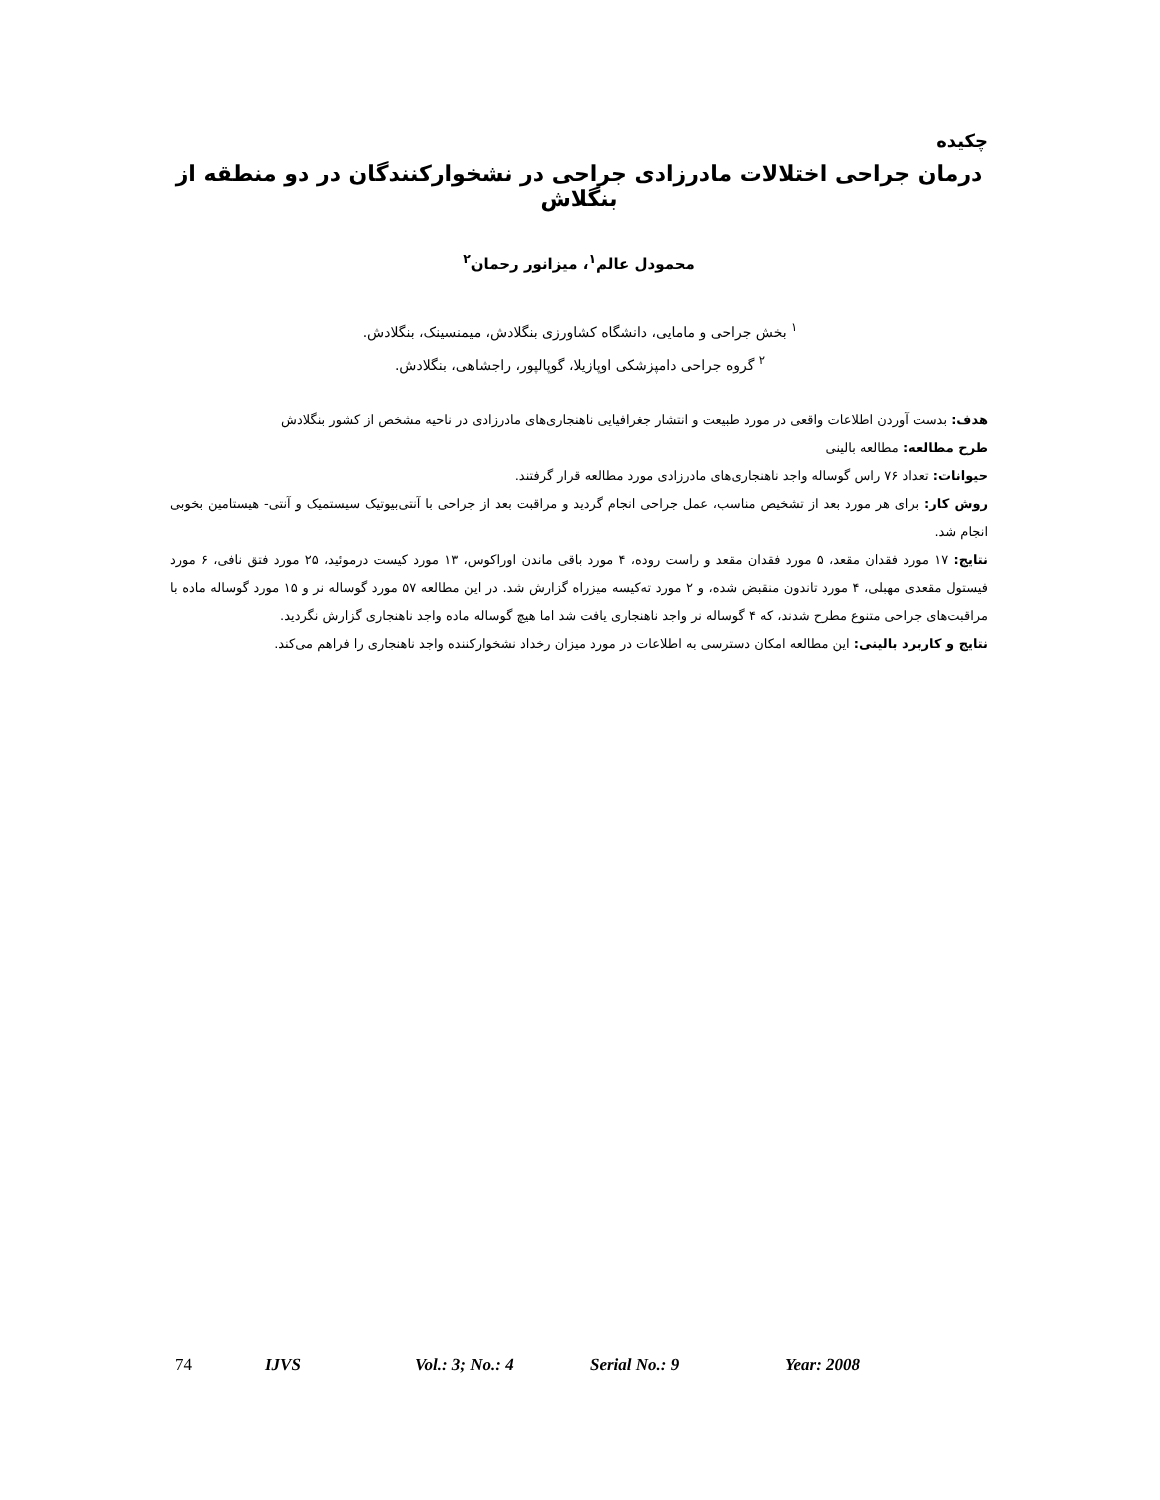چکیده
درمان جراحی اختلالات مادرزادی جراحی در نشخوارکنندگان در دو منطقه از بنگلاش
محمودل عالم<sup>۱</sup>، میزانور رحمان<sup>۲</sup>
<sup>۱</sup> بخش جراحی و مامایی، دانشگاه کشاورزی بنگلادش، میمنسینک، بنگلادش.
<sup>۲</sup> گروه جراحی دامپزشکی اوپازیلا، گوپالپور، راجشاهی، بنگلادش.
هدف: بدست آوردن اطلاعات واقعی در مورد طبیعت و انتشار جغرافیایی ناهنجاری‌های مادرزادی در ناحیه مشخص از کشور بنگلادش
طرح مطالعه: مطالعه بالینی
حیوانات: تعداد ۷۶ راس گوساله واجد ناهنجاری‌های مادرزادی مورد مطالعه قرار گرفتند.
روش کار: برای هر مورد بعد از تشخیص مناسب، عمل جراحی انجام گردید و مراقبت بعد از جراحی با آنتی‌بیوتیک سیستمیک و آنتی- هیستامین بخوبی انجام شد.
نتایج: ۱۷ مورد فقدان مقعد، ۵ مورد فقدان مقعد و راست روده، ۴ مورد باقی ماندن اوراکوس، ۱۳ مورد کیست درموئید، ۲۵ مورد فتق نافی، ۶ مورد فیستول مقعدی مهبلی، ۴ مورد تاندون منقبض شده، و ۲ مورد ته‌کیسه میزراه گزارش شد. در این مطالعه ۵۷ مورد گوساله نر و ۱۵ مورد گوساله ماده با مراقبت‌های جراحی متنوع مطرح شدند، که ۴ گوساله نر واجد ناهنجاری یافت شد اما هیچ گوساله ماده واجد ناهنجاری گزارش نگردید.
نتایج و کاربرد بالینی: این مطالعه امکان دسترسی به اطلاعات در مورد میزان رخداد نشخوارکننده واجد ناهنجاری را فراهم می‌کند.
74 IJVS Vol.: 3; No.: 4 Serial No.: 9 Year: 2008